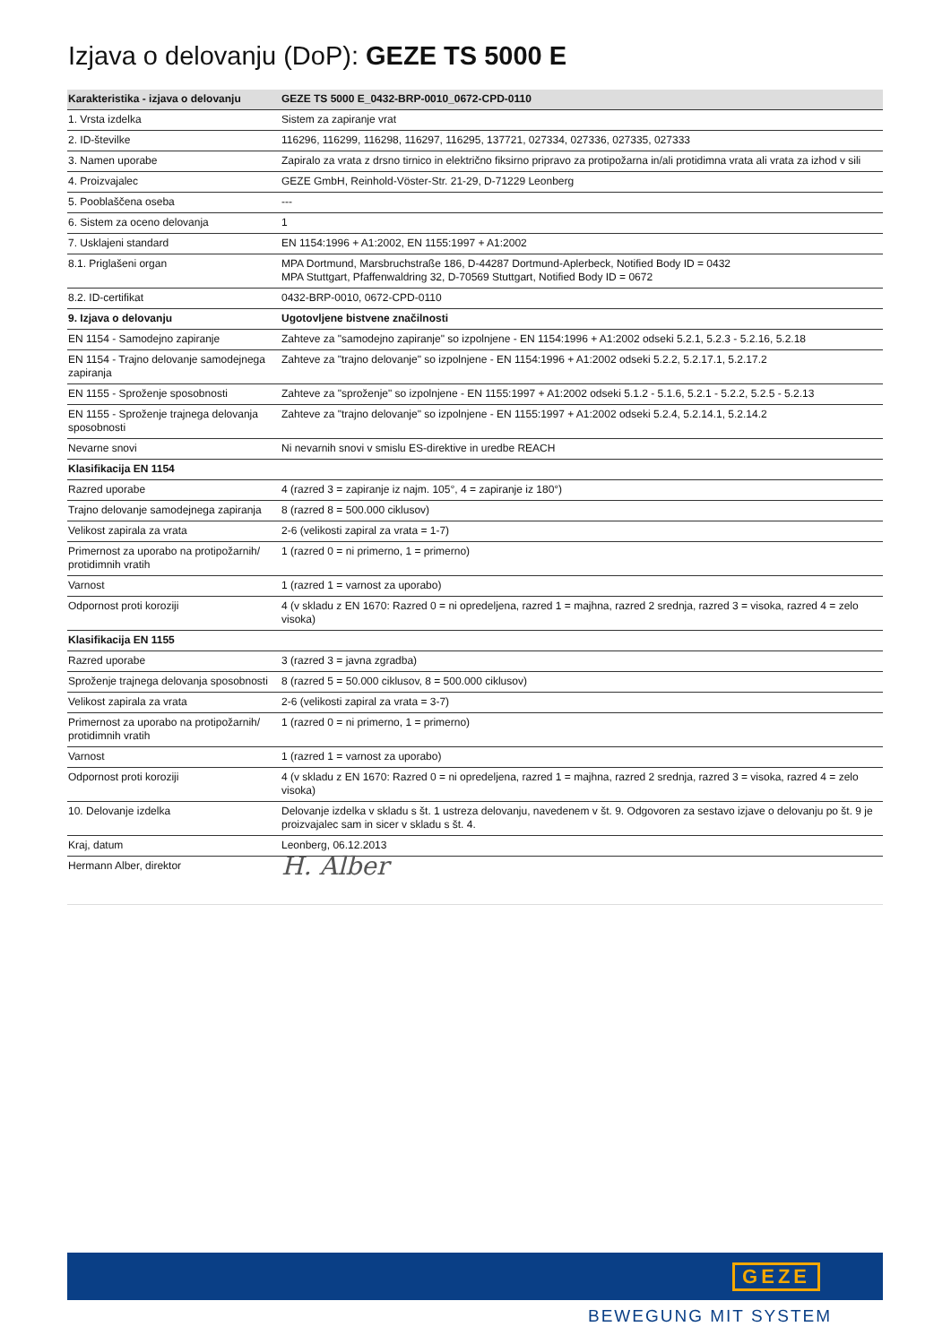Izjava o delovanju (DoP): GEZE TS 5000 E
| Karakteristika - izjava o delovanju | GEZE TS 5000 E_0432-BRP-0010_0672-CPD-0110 |
| --- | --- |
| 1. Vrsta izdelka | Sistem za zapiranje vrat |
| 2. ID-številke | 116296, 116299, 116298, 116297, 116295, 137721, 027334, 027336, 027335, 027333 |
| 3. Namen uporabe | Zapiralo za vrata z drsno tirnico in električno fiksirno pripravo za protipožarna in/ali protidimna vrata ali vrata za izhod v sili |
| 4. Proizvajalec | GEZE GmbH, Reinhold-Vöster-Str. 21-29, D-71229 Leonberg |
| 5. Pooblaščena oseba | --- |
| 6. Sistem za oceno delovanja | 1 |
| 7. Usklajeni standard | EN 1154:1996 + A1:2002, EN 1155:1997 + A1:2002 |
| 8.1. Priglašeni organ | MPA Dortmund, Marsbruchstraße 186, D-44287 Dortmund-Aplerbeck, Notified Body ID = 0432 MPA Stuttgart, Pfaffenwaldring 32, D-70569 Stuttgart, Notified Body ID = 0672 |
| 8.2. ID-certifikat | 0432-BRP-0010, 0672-CPD-0110 |
| 9. Izjava o delovanju | Ugotovljene bistvene značilnosti |
| EN 1154 - Samodejno zapiranje | Zahteve za "samodejno zapiranje" so izpolnjene - EN 1154:1996 + A1:2002 odseki 5.2.1, 5.2.3 - 5.2.16, 5.2.18 |
| EN 1154 - Trajno delovanje samodejnega zapiranja | Zahteve za "trajno delovanje" so izpolnjene - EN 1154:1996 + A1:2002 odseki 5.2.2, 5.2.17.1, 5.2.17.2 |
| EN 1155 - Sproženje sposobnosti | Zahteve za "sproženje" so izpolnjene - EN 1155:1997 + A1:2002 odseki 5.1.2 - 5.1.6, 5.2.1 - 5.2.2, 5.2.5 - 5.2.13 |
| EN 1155 - Sproženje trajnega delovanja sposobnosti | Zahteve za "trajno delovanje" so izpolnjene - EN 1155:1997 + A1:2002 odseki 5.2.4, 5.2.14.1, 5.2.14.2 |
| Nevarne snovi | Ni nevarnih snovi v smislu ES-direktive in uredbe REACH |
| Klasifikacija EN 1154 | |
| Razred uporabe | 4 (razred 3 = zapiranje iz najm. 105°, 4 = zapiranje iz 180°) |
| Trajno delovanje samodejnega zapiranja | 8 (razred 8 = 500.000 ciklusov) |
| Velikost zapirala za vrata | 2-6 (velikosti zapiral za vrata = 1-7) |
| Primernost za uporabo na protipožarnih/ protidimnih vratih | 1 (razred 0 = ni primerno, 1 = primerno) |
| Varnost | 1 (razred 1 = varnost za uporabo) |
| Odpornost proti koroziji | 4 (v skladu z EN 1670: Razred 0 = ni opredeljena, razred 1 = majhna, razred 2 srednja, razred 3 = visoka, razred 4 = zelo visoka) |
| Klasifikacija EN 1155 | |
| Razred uporabe | 3 (razred 3 = javna zgradba) |
| Sproženje trajnega delovanja sposobnosti | 8 (razred 5 = 50.000 ciklusov, 8 = 500.000 ciklusov) |
| Velikost zapirala za vrata | 2-6 (velikosti zapiral za vrata = 3-7) |
| Primernost za uporabo na protipožarnih/ protidimnih vratih | 1 (razred 0 = ni primerno, 1 = primerno) |
| Varnost | 1 (razred 1 = varnost za uporabo) |
| Odpornost proti koroziji | 4 (v skladu z EN 1670: Razred 0 = ni opredeljena, razred 1 = majhna, razred 2 srednja, razred 3 = visoka, razred 4 = zelo visoka) |
| 10. Delovanje izdelka | Delovanje izdelka v skladu s št. 1 ustreza delovanju, navedenem v št. 9. Odgovoren za sestavo izjave o delovanju po št. 9 je proizvajalec sam in sicer v skladu s št. 4. |
| Kraj, datum | Leonberg, 06.12.2013 |
| Hermann Alber, direktor | H. Alber |
GEZE
BEWEGUNG MIT SYSTEM